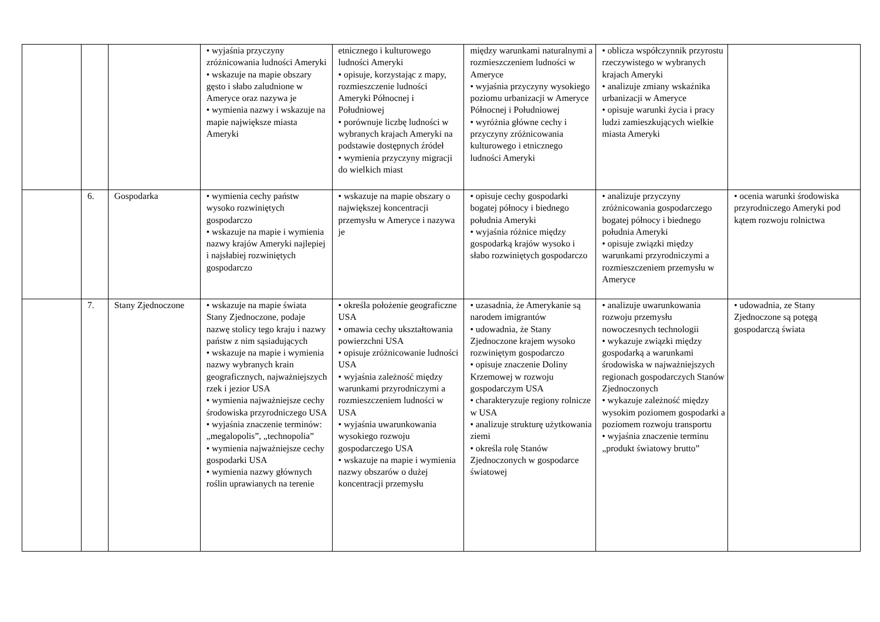| | | | • wyjaśnia przyczyny zróżnicowania ludności Ameryki • wskazuje na mapie obszary gęsto i słabo zaludnione w Ameryce oraz nazywa je • wymienia nazwy i wskazuje na mapie największe miasta Ameryki | etnicznego i kulturowego ludności Ameryki • opisuje, korzystając z mapy, rozmieszczenie ludności Ameryki Północnej i Południowej • porównuje liczbę ludności w wybranych krajach Ameryki na podstawie dostępnych źródeł • wymienia przyczyny migracji do wielkich miast | między warunkami naturalnymi a rozmieszczeniem ludności w Ameryce • wyjaśnia przyczyny wysokiego poziomu urbanizacji w Ameryce Północnej i Południowej • wyróżnia główne cechy i przyczyny zróżnicowania kulturowego i etnicznego ludności Ameryki | • oblicza współczynnik przyrostu rzeczywistego w wybranych krajach Ameryki • analizuje zmiany wskaźnika urbanizacji w Ameryce • opisuje warunki życia i pracy ludzi zamieszkujących wielkie miasta Ameryki | |
| | 6. | Gospodarka | • wymienia cechy państw wysoko rozwiniętych gospodarczo • wskazuje na mapie i wymienia nazwy krajów Ameryki najlepiej i najsłabiej rozwiniętych gospodarczo | • wskazuje na mapie obszary o największej koncentracji przemysłu w Ameryce i nazywa je | • opisuje cechy gospodarki bogatej północy i biednego południa Ameryki • wyjaśnia różnice między gospodarką krajów wysoko i słabo rozwiniętych gospodarczo | • analizuje przyczyny zróżnicowania gospodarczego bogatej północy i biednego południa Ameryki • opisuje związki między warunkami przyrodniczymi a rozmieszczeniem przemysłu w Ameryce | • ocenia warunki środowiska przyrodniczego Ameryki pod kątem rozwoju rolnictwa |
| | 7. | Stany Zjednoczone | • wskazuje na mapie świata Stany Zjednoczone, podaje nazwę stolicy tego kraju i nazwy państw z nim sąsiadujących • wskazuje na mapie i wymienia nazwy wybranych krain geograficznych, najważniejszych rzek i jezior USA • wymienia najważniejsze cechy środowiska przyrodniczego USA • wyjaśnia znaczenie terminów: „megalopolis”, „technopolia” • wymienia najważniejsze cechy gospodarki USA • wymienia nazwy głównych roślin uprawianych na terenie | • określa położenie geograficzne USA • omawia cechy ukształtowania powierzchni USA • opisuje zróżnicowanie ludności USA • wyjaśnia zależność między warunkami przyrodniczymi a rozmieszczeniem ludności w USA • wyjaśnia uwarunkowania wysokiego rozwoju gospodarczego USA • wskazuje na mapie i wymienia nazwy obszarów o dużej koncentracji przemysłu | • uzasadnia, że Amerykanie są narodem imigrantów • udowadnia, że Stany Zjednoczone krajem wysoko rozwiniętym gospodarczo • opisuje znaczenie Doliny Krzemowej w rozwoju gospodarczym USA • charakteryzuje regiony rolnicze w USA • analizuje strukturę użytkowania ziemi • określa rolę Stanów Zjednoczonych w gospodarce światowej | • analizuje uwarunkowania rozwoju przemysłu nowoczesnych technologii • wykazuje związki między gospodarką a warunkami środowiska w najważniejszych regionach gospodarczych Stanów Zjednoczonych • wykazuje zależność między wysokim poziomem gospodarki a poziomem rozwoju transportu • wyjaśnia znaczenie terminu „produkt światowy brutto” | • udowadnia, ze Stany Zjednoczone są potęgą gospodarczą świata |